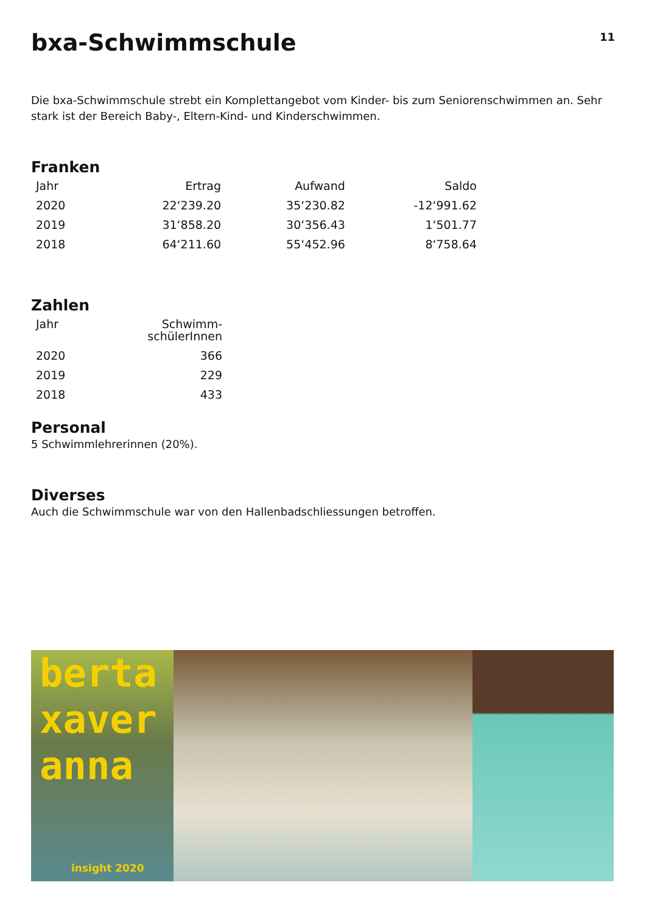bxa-Schwimmschule
11
Die bxa-Schwimmschule strebt ein Komplettangebot vom Kinder- bis zum Seniorenschwimmen an. Sehr stark ist der Bereich Baby-, Eltern-Kind- und Kinderschwimmen.
Franken
| Jahr | Ertrag | Aufwand | Saldo |
| --- | --- | --- | --- |
| 2020 | 22‘239.20 | 35‘230.82 | -12‘991.62 |
| 2019 | 31‘858.20 | 30‘356.43 | 1‘501.77 |
| 2018 | 64‘211.60 | 55‘452.96 | 8‘758.64 |
Zahlen
| Jahr | Schwimm- schülerInnen |
| --- | --- |
| 2020 | 366 |
| 2019 | 229 |
| 2018 | 433 |
Personal
5 Schwimmlehrerinnen (20%).
Diverses
Auch die Schwimmschule war von den Hallenbadschliessungen betroffen.
berta
xaver
anna
insight 2020